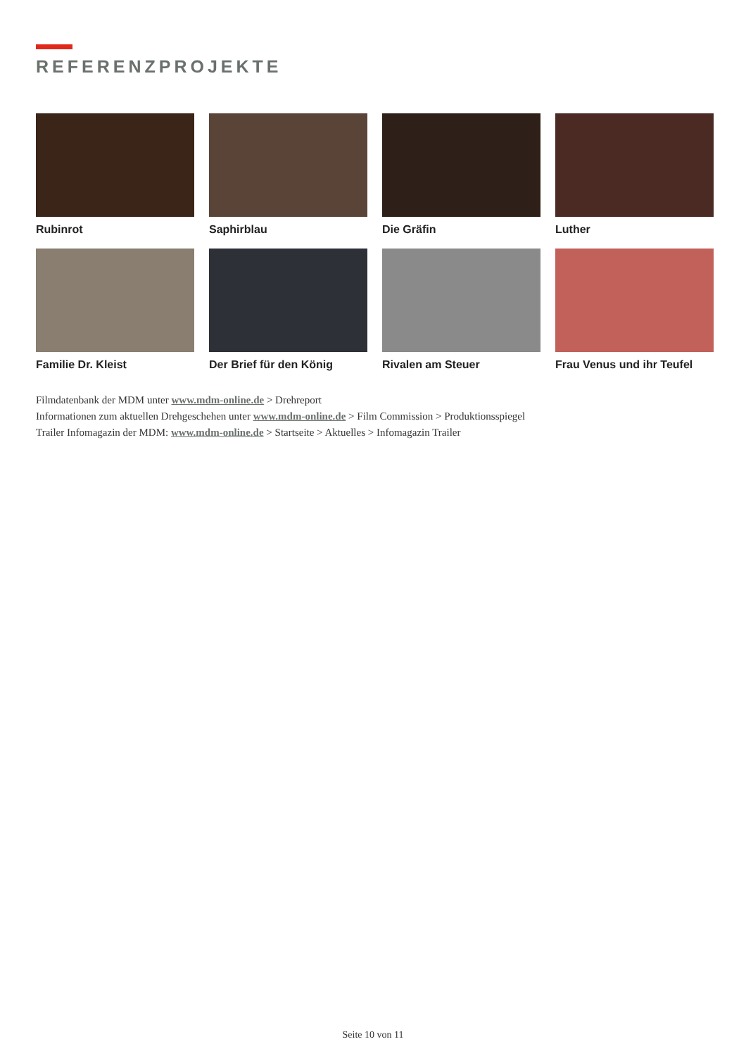REFERENZPROJEKTE
Rubinrot
Saphirblau
Die Gräfin
Luther
Familie Dr. Kleist
Der Brief für den König
Rivalen am Steuer
Frau Venus und ihr Teufel
Filmdatenbank der MDM unter www.mdm-online.de > Drehreport
Informationen zum aktuellen Drehgeschehen unter www.mdm-online.de > Film Commission > Produktionsspiegel
Trailer Infomagazin der MDM: www.mdm-online.de > Startseite > Aktuelles > Infomagazin Trailer
Seite 10 von 11